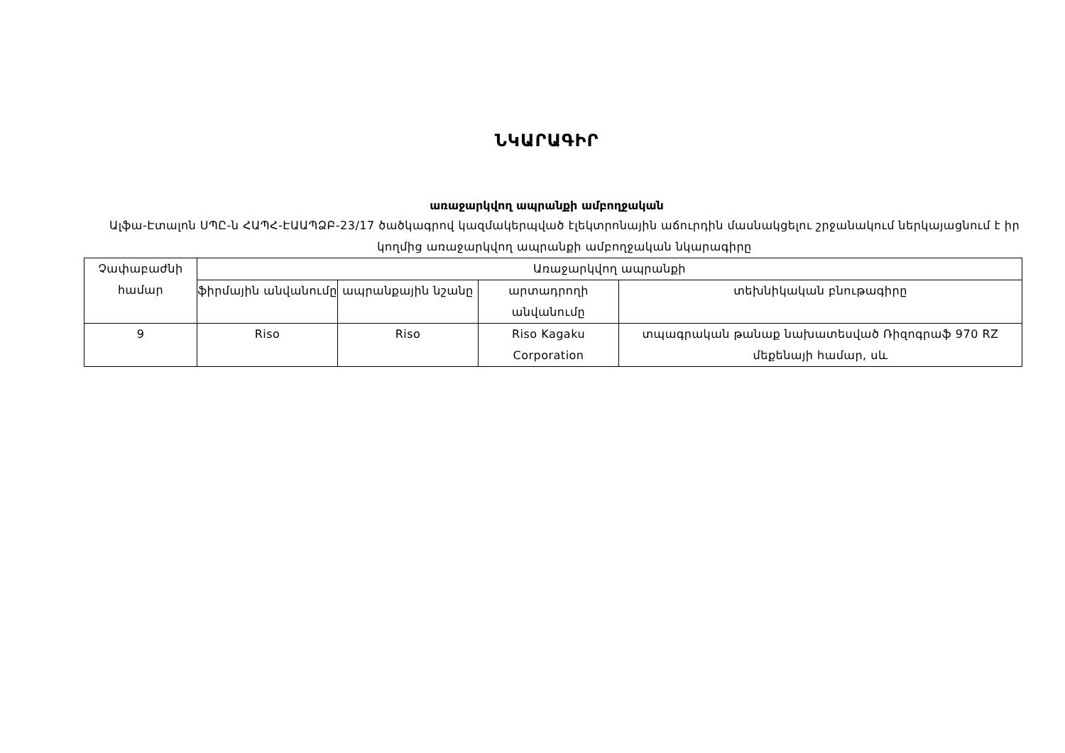ՆԿԱՐԱԳԻՐ
առաջարկվող ապրանքի ամբողջական
Ալֆա-Էտալոն ՍՊԸ-ն ՀԱՊՀ-ԷԱԱՊՁԲ-23/17 ծածկագրով կազմակերպված էլեկտրոնային աճուրդին մասնակցելու շրջանակում ներկայացնում է իր կողմից առաջարկվող ապրանքի ամբողջական նկարագիրը
| Չափաբաժնի համար | Առաջարկվող ապրանքի | | | |
| --- | --- | --- | --- | --- |
| | ֆիրմային անվանումը | ապրանքային նշանը | արտադրողի անվանումը | տեխնիկական բնութագիրը |
| 9 | Riso | Riso | Riso Kagaku Corporation | տպագրական թանաք նախատեսված Ռիզոգրաֆ 970 RZ մեքենայի համար, սև |